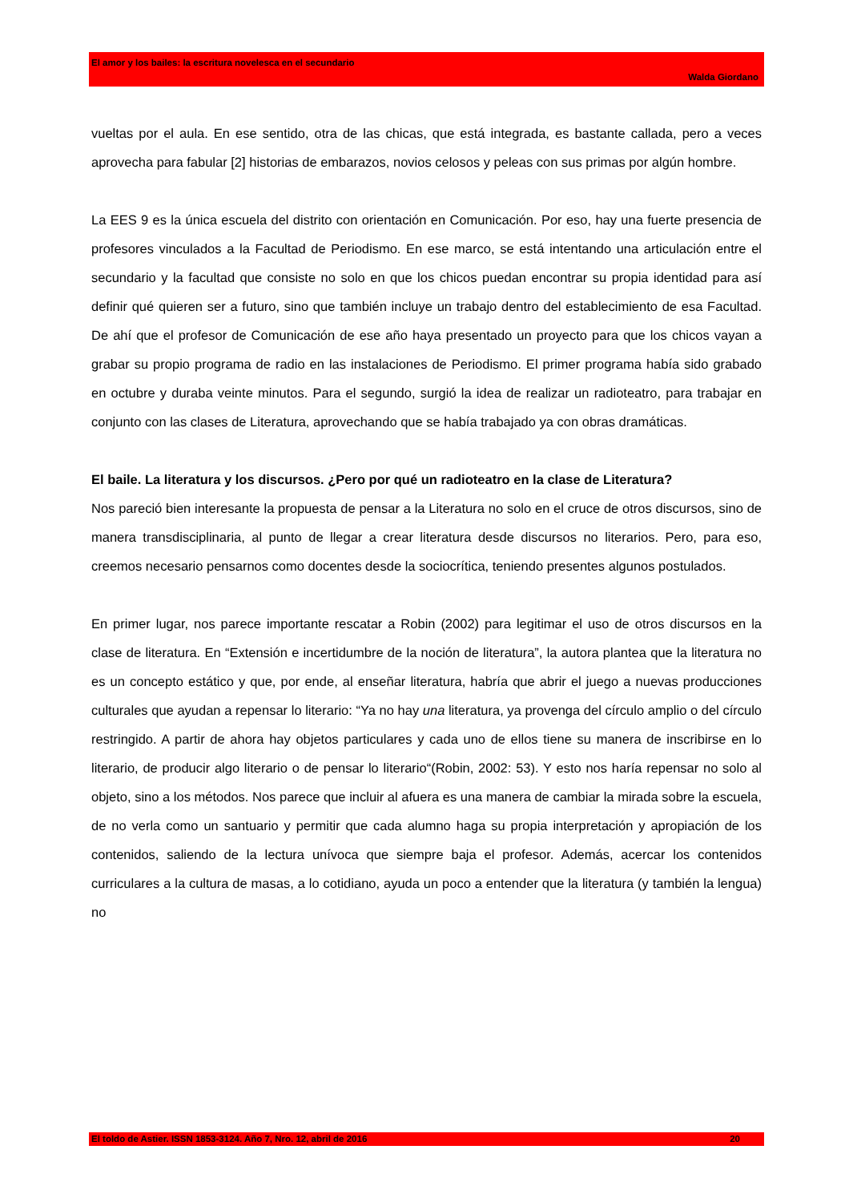El amor y los bailes: la escritura novelesca en el secundario
Walda Giordano
vueltas por el aula. En ese sentido, otra de las chicas, que está integrada, es bastante callada, pero a veces aprovecha para fabular [2] historias de embarazos, novios celosos y peleas con sus primas por algún hombre.
La EES 9 es la única escuela del distrito con orientación en Comunicación. Por eso, hay una fuerte presencia de profesores vinculados a la Facultad de Periodismo. En ese marco, se está intentando una articulación entre el secundario y la facultad que consiste no solo en que los chicos puedan encontrar su propia identidad para así definir qué quieren ser a futuro, sino que también incluye un trabajo dentro del establecimiento de esa Facultad. De ahí que el profesor de Comunicación de ese año haya presentado un proyecto para que los chicos vayan a grabar su propio programa de radio en las instalaciones de Periodismo. El primer programa había sido grabado en octubre y duraba veinte minutos. Para el segundo, surgió la idea de realizar un radioteatro, para trabajar en conjunto con las clases de Literatura, aprovechando que se había trabajado ya con obras dramáticas.
El baile. La literatura y los discursos. ¿Pero por qué un radioteatro en la clase de Literatura?
Nos pareció bien interesante la propuesta de pensar a la Literatura no solo en el cruce de otros discursos, sino de manera transdisciplinaria, al punto de llegar a crear literatura desde discursos no literarios. Pero, para eso, creemos necesario pensarnos como docentes desde la sociocrítica, teniendo presentes algunos postulados.
En primer lugar, nos parece importante rescatar a Robin (2002) para legitimar el uso de otros discursos en la clase de literatura. En “Extensión e incertidumbre de la noción de literatura”, la autora plantea que la literatura no es un concepto estático y que, por ende, al enseñar literatura, habría que abrir el juego a nuevas producciones culturales que ayudan a repensar lo literario: “Ya no hay una literatura, ya provenga del círculo amplio o del círculo restringido. A partir de ahora hay objetos particulares y cada uno de ellos tiene su manera de inscribirse en lo literario, de producir algo literario o de pensar lo literario“(Robin, 2002: 53). Y esto nos haría repensar no solo al objeto, sino a los métodos. Nos parece que incluir al afuera es una manera de cambiar la mirada sobre la escuela, de no verla como un santuario y permitir que cada alumno haga su propia interpretación y apropiación de los contenidos, saliendo de la lectura unívoca que siempre baja el profesor. Además, acercar los contenidos curriculares a la cultura de masas, a lo cotidiano, ayuda un poco a entender que la literatura (y también la lengua) no
El toldo de Astier. ISSN 1853-3124. Año 7, Nro. 12, abril de 2016 20